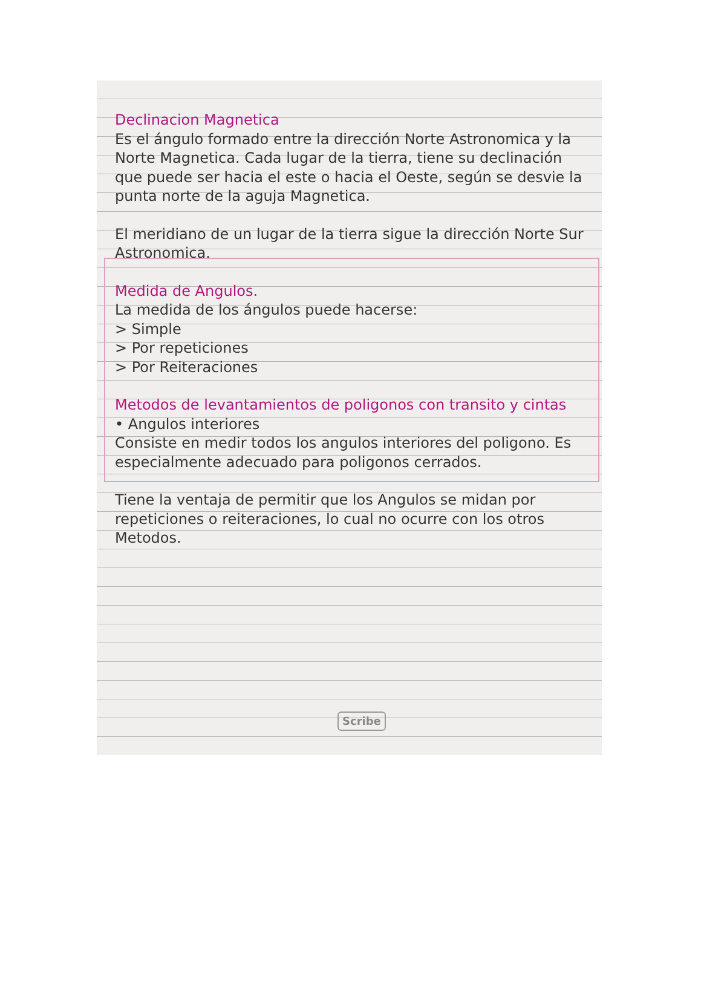Declinacion Magnetica
Es el ángulo formado entre la dirección Norte Astronomica y la Norte Magnetica. Cada lugar de la tierra, tiene su declinación que puede ser hacia el este o hacia el Oeste, según se desvie la punta norte de la aguja Magnetica.
El meridiano de un lugar de la tierra sigue la dirección Norte Sur Astronomica.
Medida de Angulos.
La medida de los ángulos puede hacerse:
> Simple
> Por repeticiones
> Por Reiteraciones
Metodos de levantamientos de poligonos con transito y cintas
• Angulos interiores
Consiste en medir todos los angulos interiores del poligono. Es especialmente adecuado para poligonos cerrados.
Tiene la ventaja de permitir que los Angulos se midan por repeticiones o reiteraciones, lo cual no ocurre con los otros Metodos.
Scribe